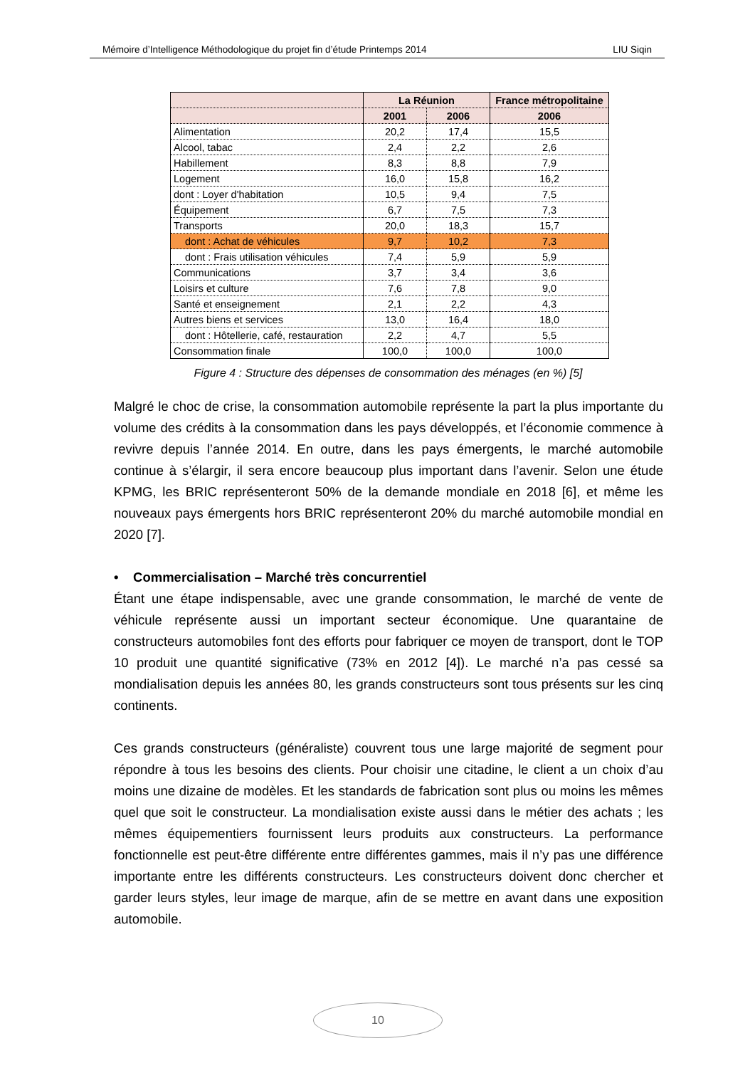Mémoire d’Intelligence Méthodologique du projet fin d’étude Printemps 2014 LIU Siqin
| | La Réunion | | France métropolitaine |
| --- | --- | --- | --- |
| | 2001 | 2006 | 2006 |
| Alimentation | 20,2 | 17,4 | 15,5 |
| Alcool, tabac | 2,4 | 2,2 | 2,6 |
| Habillement | 8,3 | 8,8 | 7,9 |
| Logement | 16,0 | 15,8 | 16,2 |
| dont : Loyer d'habitation | 10,5 | 9,4 | 7,5 |
| Équipement | 6,7 | 7,5 | 7,3 |
| Transports | 20,0 | 18,3 | 15,7 |
| dont : Achat de véhicules | 9,7 | 10,2 | 7,3 |
| dont : Frais utilisation véhicules | 7,4 | 5,9 | 5,9 |
| Communications | 3,7 | 3,4 | 3,6 |
| Loisirs et culture | 7,6 | 7,8 | 9,0 |
| Santé et enseignement | 2,1 | 2,2 | 4,3 |
| Autres biens et services | 13,0 | 16,4 | 18,0 |
| dont : Hôtellerie, café, restauration | 2,2 | 4,7 | 5,5 |
| Consommation finale | 100,0 | 100,0 | 100,0 |
Figure 4 : Structure des dépenses de consommation des ménages (en %) [5]
Malgré le choc de crise, la consommation automobile représente la part la plus importante du volume des crédits à la consommation dans les pays développés, et l’économie commence à revivre depuis l’année 2014. En outre, dans les pays émergents, le marché automobile continue à s’élargir, il sera encore beaucoup plus important dans l’avenir. Selon une étude KPMG, les BRIC représenteront 50% de la demande mondiale en 2018 [6], et même les nouveaux pays émergents hors BRIC représenteront 20% du marché automobile mondial en 2020 [7].
• Commercialisation – Marché très concurrentiel
Étant une étape indispensable, avec une grande consommation, le marché de vente de véhicule représente aussi un important secteur économique. Une quarantaine de constructeurs automobiles font des efforts pour fabriquer ce moyen de transport, dont le TOP 10 produit une quantité significative (73% en 2012 [4]). Le marché n’a pas cessé sa mondialisation depuis les années 80, les grands constructeurs sont tous présents sur les cinq continents.
Ces grands constructeurs (généraliste) couvrent tous une large majorité de segment pour répondre à tous les besoins des clients. Pour choisir une citadine, le client a un choix d’au moins une dizaine de modèles. Et les standards de fabrication sont plus ou moins les mêmes quel que soit le constructeur. La mondialisation existe aussi dans le métier des achats ; les mêmes équipementiers fournissent leurs produits aux constructeurs. La performance fonctionnelle est peut-être différente entre différentes gammes, mais il n’y pas une différence importante entre les différents constructeurs. Les constructeurs doivent donc chercher et garder leurs styles, leur image de marque, afin de se mettre en avant dans une exposition automobile.
10